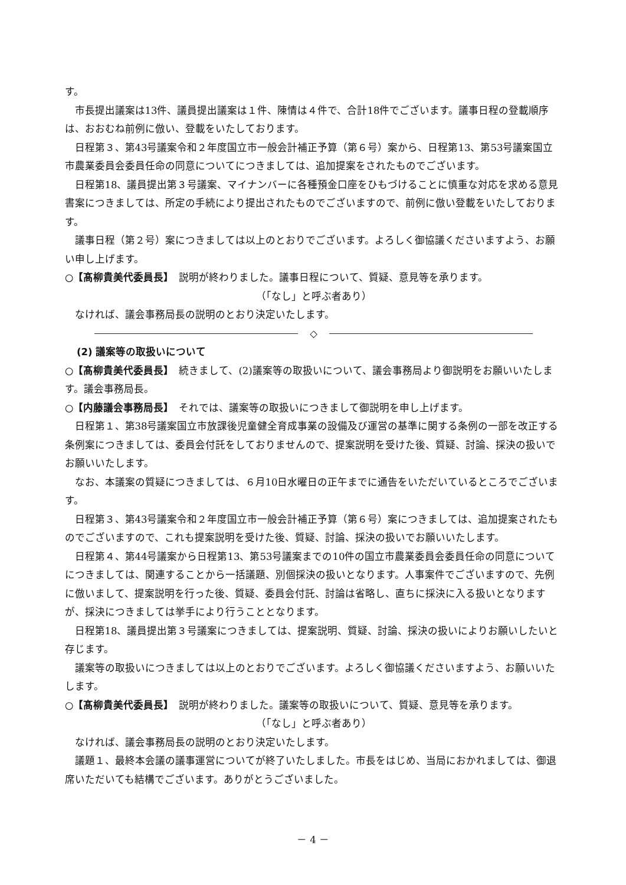す。
市長提出議案は13件、議員提出議案は１件、陳情は４件で、合計18件でございます。議事日程の登載順序は、おおむね前例に倣い、登載をいたしております。
日程第３、第43号議案令和２年度国立市一般会計補正予算（第６号）案から、日程第13、第53号議案国立市農業委員会委員任命の同意についてにつきましては、追加提案をされたものでございます。
日程第18、議員提出第３号議案、マイナンバーに各種預金口座をひもづけることに慎重な対応を求める意見書案につきましては、所定の手続により提出されたものでございますので、前例に倣い登載をいたしております。
議事日程（第２号）案につきましては以上のとおりでございます。よろしく御協議くださいますよう、お願い申し上げます。
○【髙柳貴美代委員長】　説明が終わりました。議事日程について、質疑、意見等を承ります。
（「なし」と呼ぶ者あり）
なければ、議会事務局長の説明のとおり決定いたします。
◇
(2) 議案等の取扱いについて
○【髙柳貴美代委員長】　続きまして、(2)議案等の取扱いについて、議会事務局より御説明をお願いいたします。議会事務局長。
○【内藤議会事務局長】　それでは、議案等の取扱いにつきまして御説明を申し上げます。
日程第１、第38号議案国立市放課後児童健全育成事業の設備及び運営の基準に関する条例の一部を改正する条例案につきましては、委員会付託をしておりませんので、提案説明を受けた後、質疑、討論、採決の扱いでお願いいたします。
なお、本議案の質疑につきましては、６月10日水曜日の正午までに通告をいただいているところでございます。
日程第３、第43号議案令和２年度国立市一般会計補正予算（第６号）案につきましては、追加提案されたものでございますので、これも提案説明を受けた後、質疑、討論、採決の扱いでお願いいたします。
日程第４、第44号議案から日程第13、第53号議案までの10件の国立市農業委員会委員任命の同意についてにつきましては、関連することから一括議題、別個採決の扱いとなります。人事案件でございますので、先例に倣いまして、提案説明を行った後、質疑、委員会付託、討論は省略し、直ちに採決に入る扱いとなりますが、採決につきましては挙手により行うこととなります。
日程第18、議員提出第３号議案につきましては、提案説明、質疑、討論、採決の扱いによりお願いしたいと存じます。
議案等の取扱いにつきましては以上のとおりでございます。よろしく御協議くださいますよう、お願いいたします。
○【髙柳貴美代委員長】　説明が終わりました。議案等の取扱いについて、質疑、意見等を承ります。
（「なし」と呼ぶ者あり）
なければ、議会事務局長の説明のとおり決定いたします。
議題１、最終本会議の議事運営についてが終了いたしました。市長をはじめ、当局におかれましては、御退席いただいても結構でございます。ありがとうございました。
－ 4 －